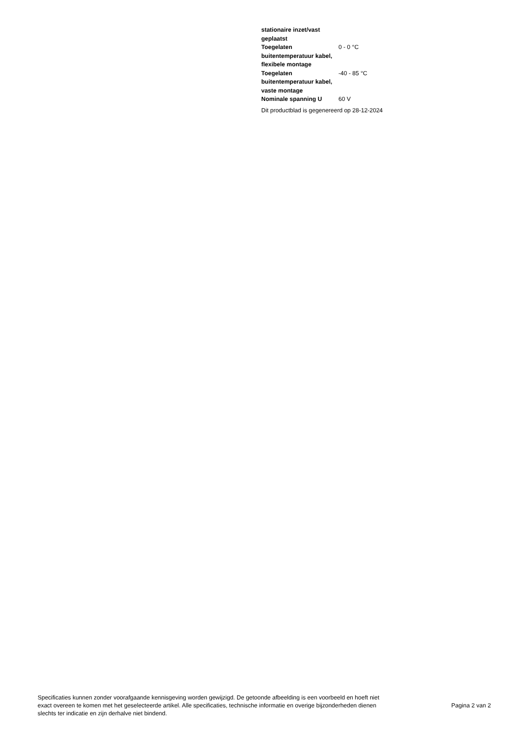| stationaire inzet/vast geplaatst | |
| Toegelaten buitentemperatuur kabel, flexibele montage | 0 - 0 °C |
| Toegelaten buitentemperatuur kabel, vaste montage | -40 - 85 °C |
| Nominale spanning U | 60 V |
Dit productblad is gegenereerd op 28-12-2024
Specificaties kunnen zonder voorafgaande kennisgeving worden gewijzigd. De getoonde afbeelding is een voorbeeld en hoeft niet exact overeen te komen met het geselecteerde artikel. Alle specificaties, technische informatie en overige bijzonderheden dienen slechts ter indicatie en zijn derhalve niet bindend.
Pagina 2 van 2